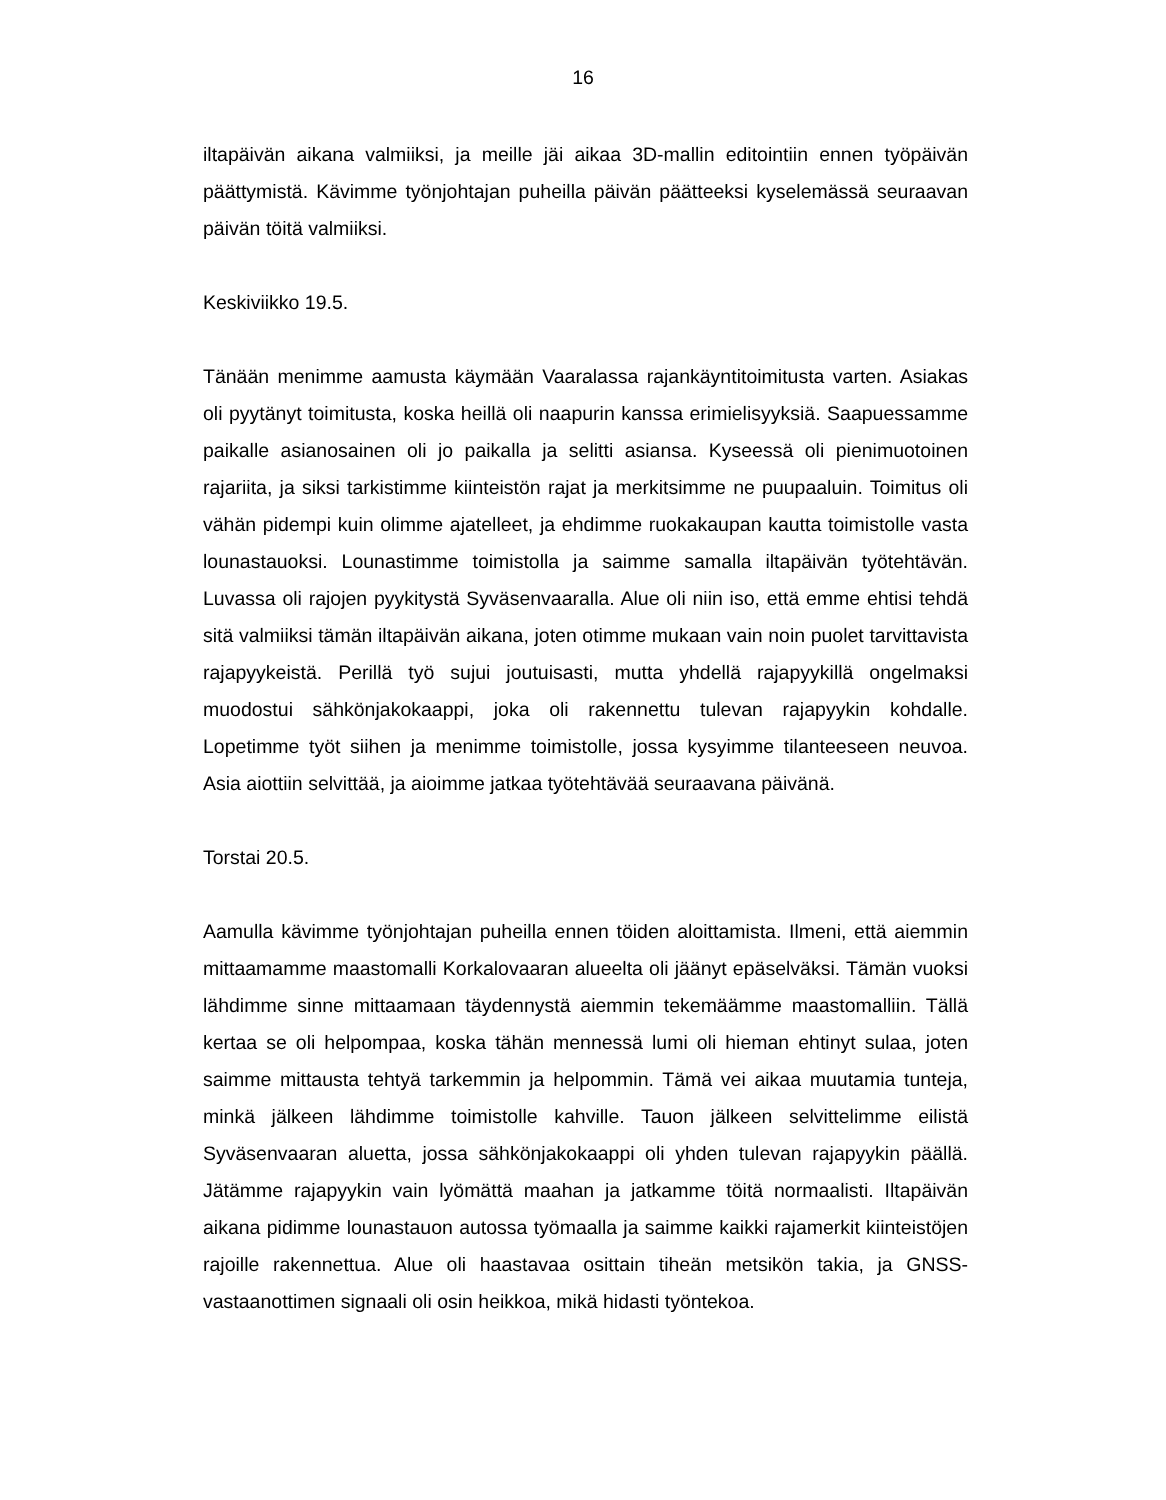16
iltapäivän aikana valmiiksi, ja meille jäi aikaa 3D-mallin editointiin ennen työpäivän päättymistä. Kävimme työnjohtajan puheilla päivän päätteeksi kyselemässä seuraavan päivän töitä valmiiksi.
Keskiviikko 19.5.
Tänään menimme aamusta käymään Vaaralassa rajankäyntitoimitusta varten. Asiakas oli pyytänyt toimitusta, koska heillä oli naapurin kanssa erimielisyyksiä. Saapuessamme paikalle asianosainen oli jo paikalla ja selitti asiansa. Kyseessä oli pienimuotoinen rajariita, ja siksi tarkistimme kiinteistön rajat ja merkitsimme ne puupaaluin. Toimitus oli vähän pidempi kuin olimme ajatelleet, ja ehdimme ruokakaupan kautta toimistolle vasta lounastauoksi. Lounastimme toimistolla ja saimme samalla iltapäivän työtehtävän. Luvassa oli rajojen pyykitystä Syväsenvaaralla. Alue oli niin iso, että emme ehtisi tehdä sitä valmiiksi tämän iltapäivän aikana, joten otimme mukaan vain noin puolet tarvittavista rajapyykeistä. Perillä työ sujui joutuisasti, mutta yhdellä rajapyykillä ongelmaksi muodostui sähkönjakokaappi, joka oli rakennettu tulevan rajapyykin kohdalle. Lopetimme työt siihen ja menimme toimistolle, jossa kysyimme tilanteeseen neuvoa. Asia aiottiin selvittää, ja aioimme jatkaa työtehtävää seuraavana päivänä.
Torstai 20.5.
Aamulla kävimme työnjohtajan puheilla ennen töiden aloittamista. Ilmeni, että aiemmin mittaamamme maastomalli Korkalovaaran alueelta oli jäänyt epäselväksi. Tämän vuoksi lähdimme sinne mittaamaan täydennystä aiemmin tekemäämme maastomalliin. Tällä kertaa se oli helpompaa, koska tähän mennessä lumi oli hieman ehtinyt sulaa, joten saimme mittausta tehtyä tarkemmin ja helpommin. Tämä vei aikaa muutamia tunteja, minkä jälkeen lähdimme toimistolle kahville. Tauon jälkeen selvittelimme eilistä Syväsenvaaran aluetta, jossa sähkönjakokaappi oli yhden tulevan rajapyykin päällä. Jätämme rajapyykin vain lyömättä maahan ja jatkamme töitä normaalisti. Iltapäivän aikana pidimme lounastauon autossa työmaalla ja saimme kaikki rajamerkit kiinteistöjen rajoille rakennettua. Alue oli haastavaa osittain tiheän metsikön takia, ja GNSS-vastaanottimen signaali oli osin heikkoa, mikä hidasti työntekoa.